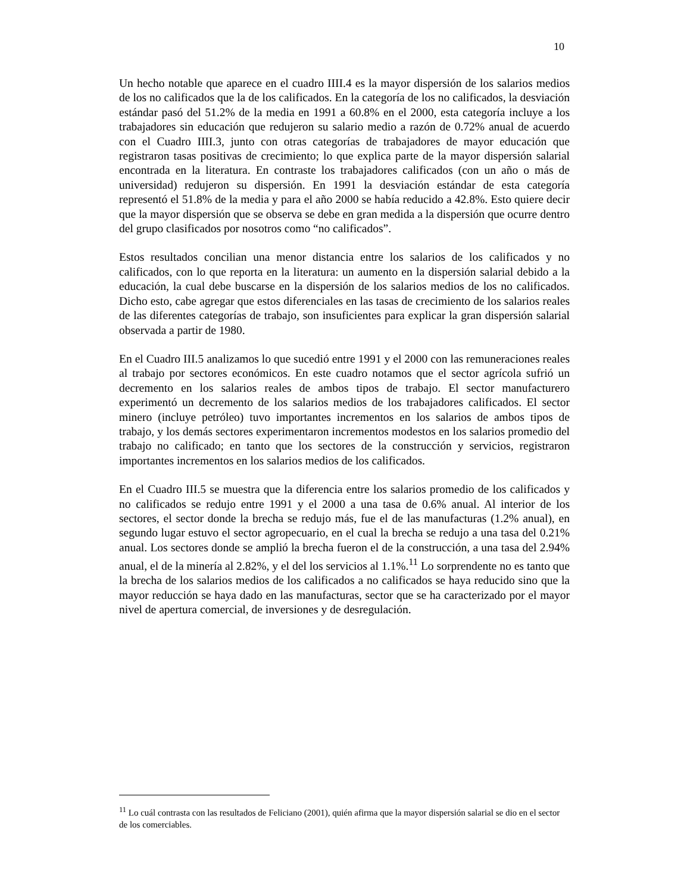10
Un hecho notable que aparece en el cuadro IIII.4 es la mayor dispersión de los salarios medios de los no calificados que la de los calificados. En la categoría de los no calificados, la desviación estándar pasó del 51.2% de la media en 1991 a 60.8% en el 2000, esta categoría incluye a los trabajadores sin educación que redujeron su salario medio a razón de 0.72% anual de acuerdo con el Cuadro IIII.3, junto con otras categorías de trabajadores de mayor educación que registraron tasas positivas de crecimiento; lo que explica parte de la mayor dispersión salarial encontrada en la literatura. En contraste los trabajadores calificados (con un año o más de universidad) redujeron su dispersión. En 1991 la desviación estándar de esta categoría representó el 51.8% de la media y para el año 2000 se había reducido a 42.8%. Esto quiere decir que la mayor dispersión que se observa se debe en gran medida a la dispersión que ocurre dentro del grupo clasificados por nosotros como “no calificados”.
Estos resultados concilian una menor distancia entre los salarios de los calificados y no calificados, con lo que reporta en la literatura: un aumento en la dispersión salarial debido a la educación, la cual debe buscarse en la dispersión de los salarios medios de los no calificados. Dicho esto, cabe agregar que estos diferenciales en las tasas de crecimiento de los salarios reales de las diferentes categorías de trabajo, son insuficientes para explicar la gran dispersión salarial observada a partir de 1980.
En el Cuadro III.5 analizamos lo que sucedió entre 1991 y el 2000 con las remuneraciones reales al trabajo por sectores económicos. En este cuadro notamos que el sector agrícola sufrió un decremento en los salarios reales de ambos tipos de trabajo. El sector manufacturero experimentó un decremento de los salarios medios de los trabajadores calificados. El sector minero (incluye petróleo) tuvo importantes incrementos en los salarios de ambos tipos de trabajo, y los demás sectores experimentaron incrementos modestos en los salarios promedio del trabajo no calificado; en tanto que los sectores de la construcción y servicios, registraron importantes incrementos en los salarios medios de los calificados.
En el Cuadro III.5 se muestra que la diferencia entre los salarios promedio de los calificados y no calificados se redujo entre 1991 y el 2000 a una tasa de 0.6% anual. Al interior de los sectores, el sector donde la brecha se redujo más, fue el de las manufacturas (1.2% anual), en segundo lugar estuvo el sector agropecuario, en el cual la brecha se redujo a una tasa del 0.21% anual. Los sectores donde se amplió la brecha fueron el de la construcción, a una tasa del 2.94% anual, el de la minería al 2.82%, y el del los servicios al 1.1%.<sup>11</sup> Lo sorprendente no es tanto que la brecha de los salarios medios de los calificados a no calificados se haya reducido sino que la mayor reducción se haya dado en las manufacturas, sector que se ha caracterizado por el mayor nivel de apertura comercial, de inversiones y de desregulación.
<sup>11</sup> Lo cuál contrasta con las resultados de Feliciano (2001), quién afirma que la mayor dispersión salarial se dio en el sector de los comerciables.